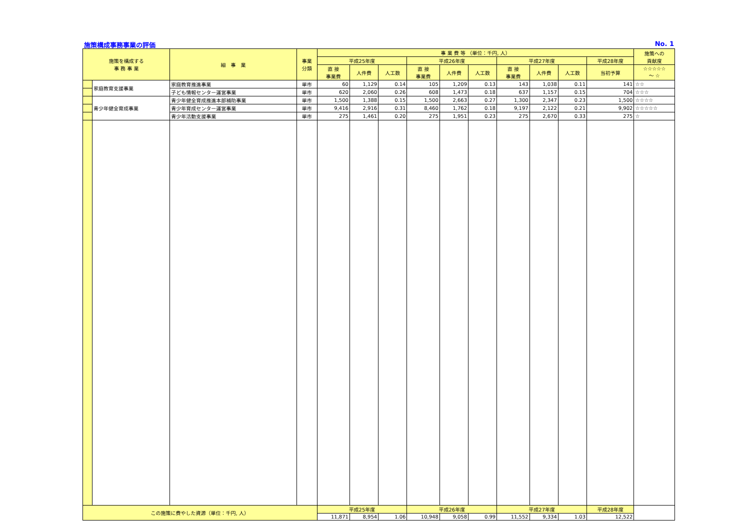施策構成事務事業の評価 No. 1
| 施策を構成する 事 務 事 業 | | 細 事 業 | 事業 分類 | 事 業 費 等 （単位：千円, 人） | | | | | | | | | | 施策への 貢献度 |
| --- | --- | --- | --- | --- | --- | --- | --- | --- | --- | --- | --- | --- | --- | --- |
| | | | | 平成25年度 | | | 平成26年度 | | | 平成27年度 | | | 平成28年度 | |
| | | | | 直 接 事業費 | 人件費 | 人工数 | 直 接 事業費 | 人件費 | 人工数 | 直 接 事業費 | 人件費 | 人工数 | 当初予算 | ☆☆☆☆☆ ～ ☆ |
| | 家庭教育支援事業 | 家庭教育推進事業 | 単市 | 60 | 1,129 | 0.14 | 105 | 1,209 | 0.13 | 143 | 1,038 | 0.11 | 141 | ☆☆ |
| | | 子ども情報センター運営事業 | 単市 | 620 | 2,060 | 0.26 | 608 | 1,473 | 0.18 | 637 | 1,157 | 0.15 | 704 | ☆☆☆ |
| | 青少年健全育成事業 | 青少年健全育成推進本部補助事業 | 単市 | 1,500 | 1,388 | 0.15 | 1,500 | 2,663 | 0.27 | 1,300 | 2,347 | 0.23 | 1,500 | ☆☆☆☆ |
| | | 青少年育成センター運営事業 | 単市 | 9,416 | 2,916 | 0.31 | 8,460 | 1,762 | 0.18 | 9,197 | 2,122 | 0.21 | 9,902 | ☆☆☆☆☆ |
| | | 青少年活動支援事業 | 単市 | 275 | 1,461 | 0.20 | 275 | 1,951 | 0.23 | 275 | 2,670 | 0.33 | 275 | ☆ |
| この施策に費やした資源（単位：千円, 人） | | | | 平成25年度 | | | 平成26年度 | | | 平成27年度 | | | 平成28年度 | |
| | | | | 11,871 | 8,954 | 1.06 | 10,948 | 9,058 | 0.99 | 11,552 | 9,334 | 1.03 | 12,522 | |